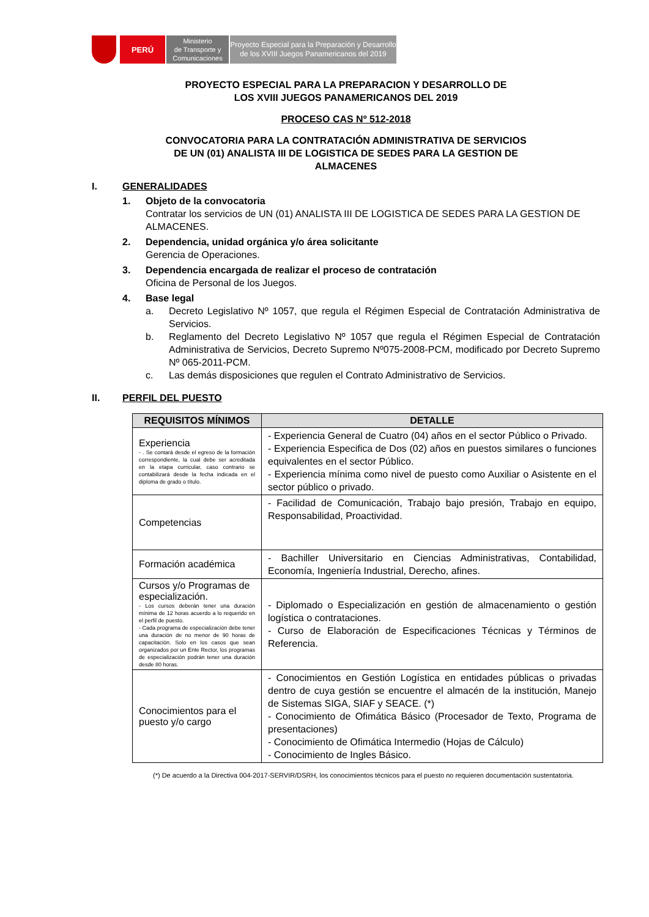PERÚ
Ministerio
de Transporte y
Comunicaciones
Proyecto Especial para la Preparación y Desarrollo
de los XVIII Juegos Panamericanos del 2019
PROYECTO ESPECIAL PARA LA PREPARACION Y DESARROLLO DE
LOS XVIII JUEGOS PANAMERICANOS DEL 2019
PROCESO CAS Nº 512-2018
CONVOCATORIA PARA LA CONTRATACIÓN ADMINISTRATIVA DE SERVICIOS
DE UN (01) ANALISTA III DE LOGISTICA DE SEDES PARA LA GESTION DE
ALMACENES
I. GENERALIDADES
1. Objeto de la convocatoria
Contratar los servicios de UN (01) ANALISTA III DE LOGISTICA DE SEDES PARA LA GESTION DE ALMACENES.
2. Dependencia, unidad orgánica y/o área solicitante
Gerencia de Operaciones.
3. Dependencia encargada de realizar el proceso de contratación
Oficina de Personal de los Juegos.
4. Base legal
a. Decreto Legislativo Nº 1057, que regula el Régimen Especial de Contratación Administrativa de Servicios.
b. Reglamento del Decreto Legislativo Nº 1057 que regula el Régimen Especial de Contratación Administrativa de Servicios, Decreto Supremo Nº075-2008-PCM, modificado por Decreto Supremo Nº 065-2011-PCM.
c. Las demás disposiciones que regulen el Contrato Administrativo de Servicios.
II. PERFIL DEL PUESTO
| REQUISITOS MÍNIMOS | DETALLE |
| --- | --- |
| Experiencia - . Se contará desde el egreso de la formación correspondiente, la cual debe ser acreditada en la etapa curricular, caso contrario se contabilizará desde la fecha indicada en el diploma de grado o título. | - Experiencia General de Cuatro (04) años en el sector Público o Privado. - Experiencia Especifica de Dos (02) años en puestos similares o funciones equivalentes en el sector Público. - Experiencia mínima como nivel de puesto como Auxiliar o Asistente en el sector público o privado. |
| Competencias | - Facilidad de Comunicación, Trabajo bajo presión, Trabajo en equipo, Responsabilidad, Proactividad. |
| Formación académica | - Bachiller Universitario en Ciencias Administrativas, Contabilidad, Economía, Ingeniería Industrial, Derecho, afines. |
| Cursos y/o Programas de especialización. - Los cursos deberán tener una duración mínima de 12 horas acuerdo a lo requerido en el perfil de puesto. - Cada programa de especialización debe tener una duración de no menor de 90 horas de capacitación. Solo en los casos que sean organizados por un Ente Rector, los programas de especialización podrán tener una duración desde 80 horas. | - Diplomado o Especialización en gestión de almacenamiento o gestión logística o contrataciones. - Curso de Elaboración de Especificaciones Técnicas y Términos de Referencia. |
| Conocimientos para el puesto y/o cargo | - Conocimientos en Gestión Logística en entidades públicas o privadas dentro de cuya gestión se encuentre el almacén de la institución, Manejo de Sistemas SIGA, SIAF y SEACE. (*) - Conocimiento de Ofimática Básico (Procesador de Texto, Programa de presentaciones) - Conocimiento de Ofimática Intermedio (Hojas de Cálculo) - Conocimiento de Ingles Básico. |
(*) De acuerdo a la Directiva 004-2017-SERVIR/DSRH, los conocimientos técnicos para el puesto no requieren documentación sustentatoria.